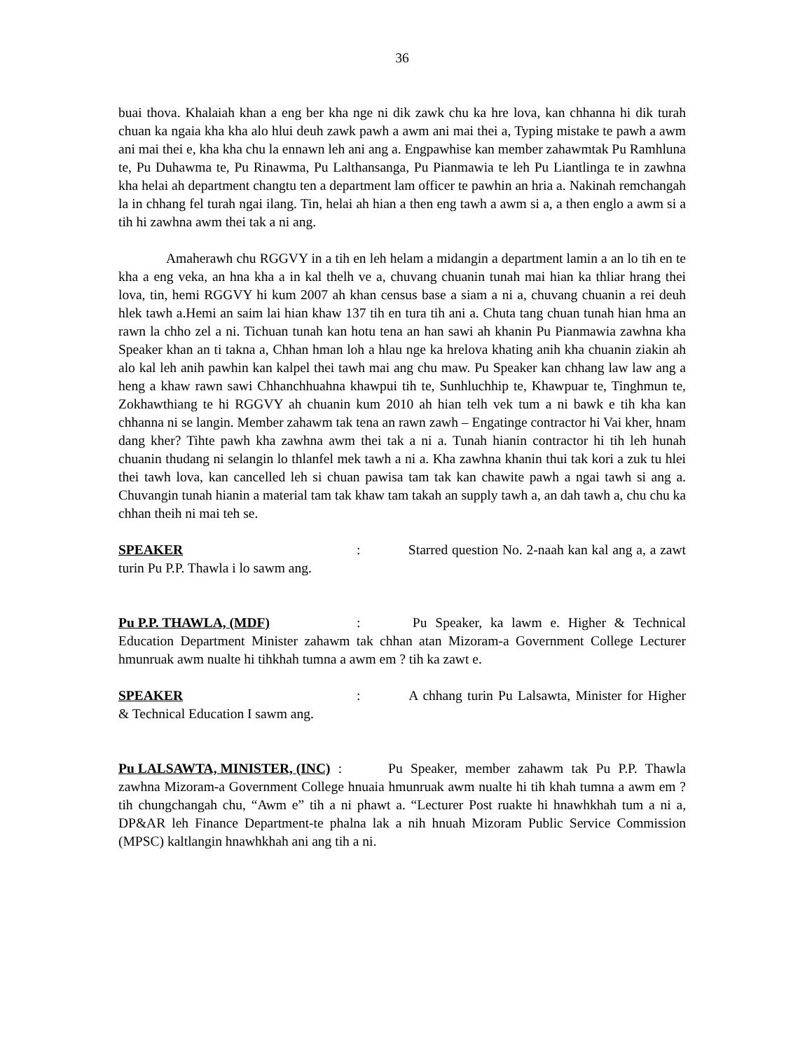36
buai thova. Khalaiah khan a eng ber kha nge ni dik zawk chu ka hre lova, kan chhanna hi dik turah chuan ka ngaia kha kha alo hlui deuh zawk pawh a awm ani mai thei a, Typing mistake te pawh a awm ani mai thei e, kha kha chu la ennawn leh ani ang a. Engpawhise kan member zahawmtak Pu Ramhluna te, Pu Duhawma te, Pu Rinawma, Pu Lalthansanga, Pu Pianmawia te leh Pu Liantlinga te in zawhna kha helai ah department changtu ten a department lam officer te pawhin an hria a. Nakinah remchangah la in chhang fel turah ngai ilang. Tin, helai ah hian a then eng tawh a awm si a, a then englo a awm si a tih hi zawhna awm thei tak a ni ang.
Amaherawh chu RGGVY in a tih en leh helam a midangin a department lamin a an lo tih en te kha a eng veka, an hna kha a in kal thelh ve a, chuvang chuanin tunah mai hian ka thliar hrang thei lova, tin, hemi RGGVY hi kum 2007 ah khan census base a siam a ni a, chuvang chuanin a rei deuh hlek tawh a.Hemi an saim lai hian khaw 137 tih en tura tih ani a. Chuta tang chuan tunah hian hma an rawn la chho zel a ni. Tichuan tunah kan hotu tena an han sawi ah khanin Pu Pianmawia zawhna kha Speaker khan an ti takna a, Chhan hman loh a hlau nge ka hrelova khating anih kha chuanin ziakin ah alo kal leh anih pawhin kan kalpel thei tawh mai ang chu maw. Pu Speaker kan chhang law law ang a heng a khaw rawn sawi Chhanchhuahna khawpui tih te, Sunhluchhip te, Khawpuar te, Tinghmun te, Zokhawthiang te hi RGGVY ah chuanin kum 2010 ah hian telh vek tum a ni bawk e tih kha kan chhanna ni se langin. Member zahawm tak tena an rawn zawh – Engatinge contractor hi Vai kher, hnam dang kher? Tihte pawh kha zawhna awm thei tak a ni a. Tunah hianin contractor hi tih leh hunah chuanin thudang ni selangin lo thlanfel mek tawh a ni a. Kha zawhna khanin thui tak kori a zuk tu hlei thei tawh lova, kan cancelled leh si chuan pawisa tam tak kan chawite pawh a ngai tawh si ang a. Chuvangin tunah hianin a material tam tak khaw tam takah an supply tawh a, an dah tawh a, chu chu ka chhan theih ni mai teh se.
SPEAKER: Starred question No. 2-naah kan kal ang a, a zawt turin Pu P.P. Thawla i lo sawm ang.
Pu P.P. THAWLA, (MDF): Pu Speaker, ka lawm e. Higher & Technical Education Department Minister zahawm tak chhan atan Mizoram-a Government College Lecturer hmunruak awm nualte hi tihkhah tumna a awm em ? tih ka zawt e.
SPEAKER: A chhang turin Pu Lalsawta, Minister for Higher & Technical Education I sawm ang.
Pu LALSAWTA, MINISTER, (INC) : Pu Speaker, member zahawm tak Pu P.P. Thawla zawhna Mizoram-a Government College hnuaia hmunruak awm nualte hi tih khah tumna a awm em ? tih chungchangah chu, “Awm e” tih a ni phawt a. “Lecturer Post ruakte hi hnawhkhah tum a ni a, DP&AR leh Finance Department-te phalna lak a nih hnuah Mizoram Public Service Commission (MPSC) kaltlangin hnawhkhah ani ang tih a ni.